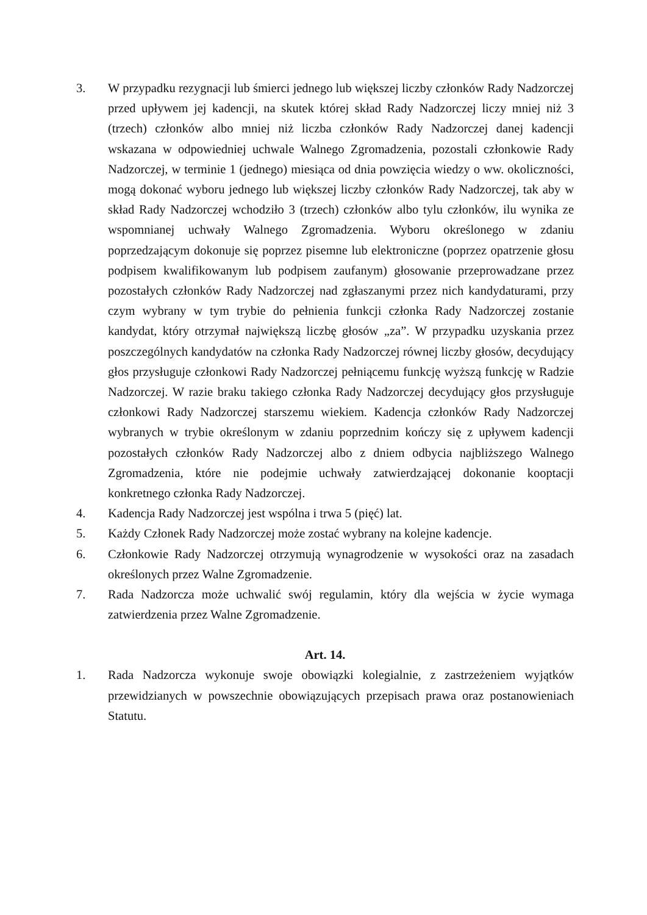3. W przypadku rezygnacji lub śmierci jednego lub większej liczby członków Rady Nadzorczej przed upływem jej kadencji, na skutek której skład Rady Nadzorczej liczy mniej niż 3 (trzech) członków albo mniej niż liczba członków Rady Nadzorczej danej kadencji wskazana w odpowiedniej uchwale Walnego Zgromadzenia, pozostali członkowie Rady Nadzorczej, w terminie 1 (jednego) miesiąca od dnia powzięcia wiedzy o ww. okoliczności, mogą dokonać wyboru jednego lub większej liczby członków Rady Nadzorczej, tak aby w skład Rady Nadzorczej wchodziło 3 (trzech) członków albo tylu członków, ilu wynika ze wspomnianej uchwały Walnego Zgromadzenia. Wyboru określonego w zdaniu poprzedzającym dokonuje się poprzez pisemne lub elektroniczne (poprzez opatrzenie głosu podpisem kwalifikowanym lub podpisem zaufanym) głosowanie przeprowadzane przez pozostałych członków Rady Nadzorczej nad zgłaszanymi przez nich kandydaturami, przy czym wybrany w tym trybie do pełnienia funkcji członka Rady Nadzorczej zostanie kandydat, który otrzymał największą liczbę głosów „za”. W przypadku uzyskania przez poszczególnych kandydatów na członka Rady Nadzorczej równej liczby głosów, decydujący głos przysługuje członkowi Rady Nadzorczej pełniącemu funkcję wyższą funkcję w Radzie Nadzorczej. W razie braku takiego członka Rady Nadzorczej decydujący głos przysługuje członkowi Rady Nadzorczej starszemu wiekiem. Kadencja członków Rady Nadzorczej wybranych w trybie określonym w zdaniu poprzednim kończy się z upływem kadencji pozostałych członków Rady Nadzorczej albo z dniem odbycia najbliższego Walnego Zgromadzenia, które nie podejmie uchwały zatwierdzającej dokonanie kooptacji konkretnego członka Rady Nadzorczej.
4. Kadencja Rady Nadzorczej jest wspólna i trwa 5 (pięć) lat.
5. Każdy Członek Rady Nadzorczej może zostać wybrany na kolejne kadencje.
6. Członkowie Rady Nadzorczej otrzymują wynagrodzenie w wysokości oraz na zasadach określonych przez Walne Zgromadzenie.
7. Rada Nadzorcza może uchwalić swój regulamin, który dla wejścia w życie wymaga zatwierdzenia przez Walne Zgromadzenie.
Art. 14.
1. Rada Nadzorcza wykonuje swoje obowiązki kolegialnie, z zastrzeżeniem wyjątków przewidzianych w powszechnie obowiązujących przepisach prawa oraz postanowieniach Statutu.